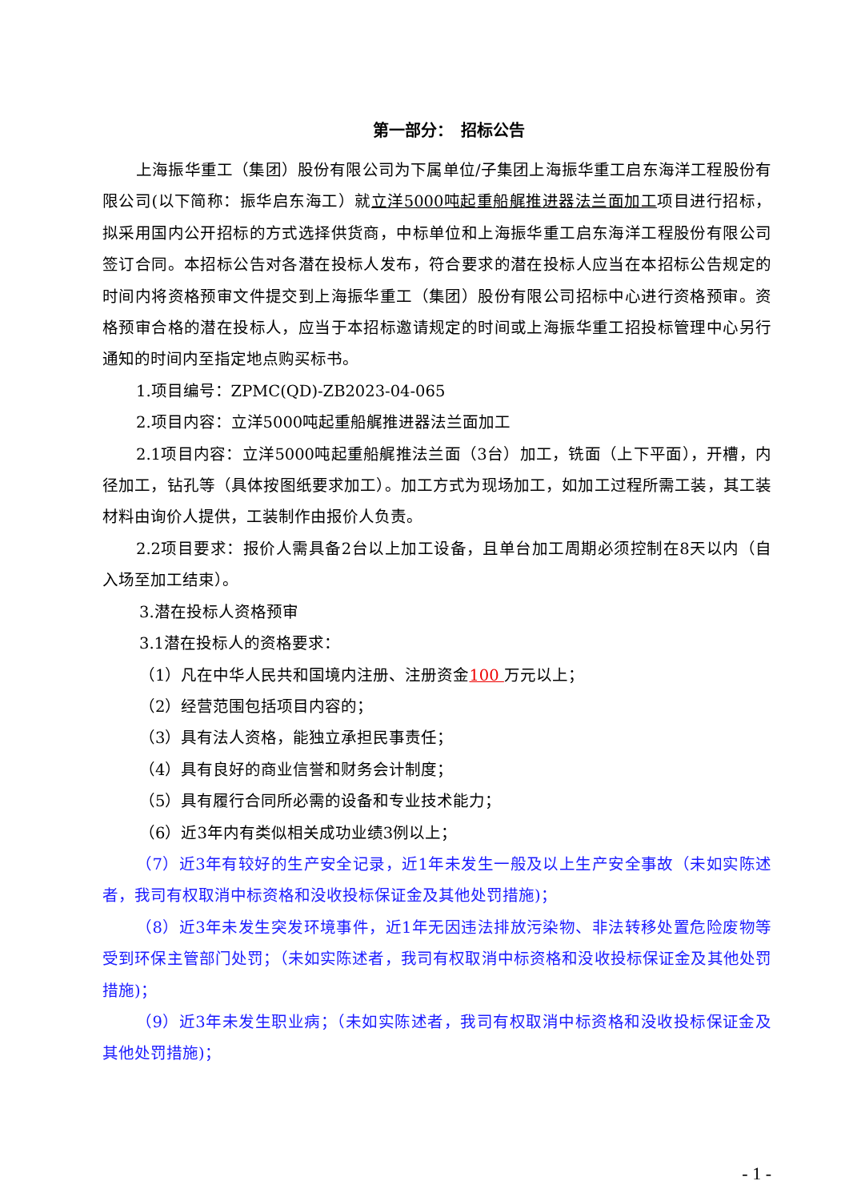第一部分：　招标公告
上海振华重工（集团）股份有限公司为下属单位/子集团上海振华重工启东海洋工程股份有限公司(以下简称：振华启东海工）就立洋5000吨起重船艉推进器法兰面加工项目进行招标，拟采用国内公开招标的方式选择供货商，中标单位和上海振华重工启东海洋工程股份有限公司签订合同。本招标公告对各潜在投标人发布，符合要求的潜在投标人应当在本招标公告规定的时间内将资格预审文件提交到上海振华重工（集团）股份有限公司招标中心进行资格预审。资格预审合格的潜在投标人，应当于本招标邀请规定的时间或上海振华重工招投标管理中心另行通知的时间内至指定地点购买标书。
1.项目编号：ZPMC(QD)-ZB2023-04-065
2.项目内容：立洋5000吨起重船艉推进器法兰面加工
2.1项目内容：立洋5000吨起重船艉推法兰面（3台）加工，铣面（上下平面），开槽，内径加工，钻孔等（具体按图纸要求加工）。加工方式为现场加工，如加工过程所需工装，其工装材料由询价人提供，工装制作由报价人负责。
2.2项目要求：报价人需具备2台以上加工设备，且单台加工周期必须控制在8天以内（自入场至加工结束）。
3.潜在投标人资格预审
3.1潜在投标人的资格要求：
（1）凡在中华人民共和国境内注册、注册资金100 万元以上；
（2）经营范围包括项目内容的；
（3）具有法人资格，能独立承担民事责任；
（4）具有良好的商业信誉和财务会计制度；
（5）具有履行合同所必需的设备和专业技术能力；
（6）近3年内有类似相关成功业绩3例以上；
（7）近3年有较好的生产安全记录，近1年未发生一般及以上生产安全事故（未如实陈述者，我司有权取消中标资格和没收投标保证金及其他处罚措施)；
（8）近3年未发生突发环境事件，近1年无因违法排放污染物、非法转移处置危险废物等受到环保主管部门处罚；（未如实陈述者，我司有权取消中标资格和没收投标保证金及其他处罚措施)；
（9）近3年未发生职业病；（未如实陈述者，我司有权取消中标资格和没收投标保证金及其他处罚措施)；
- 1 -